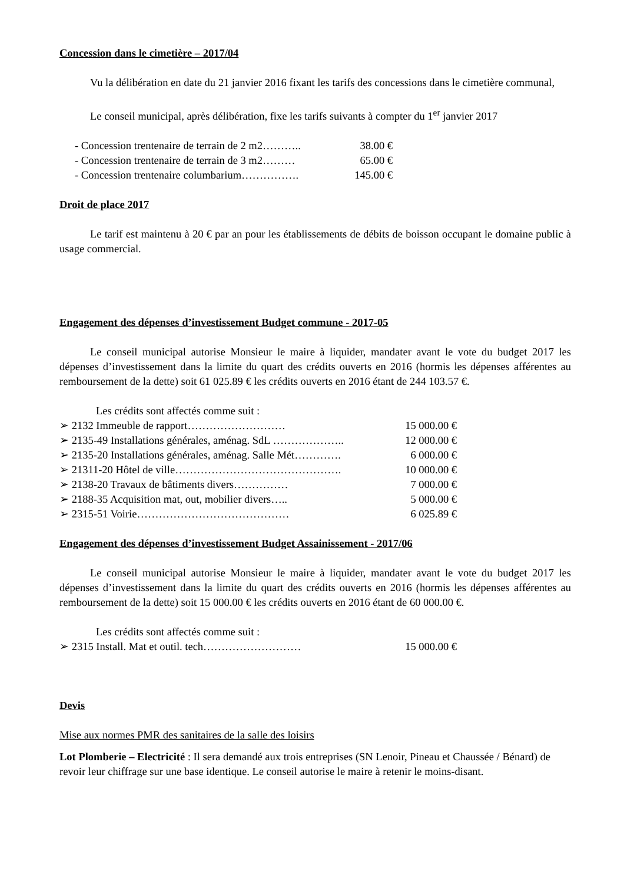Concession dans le cimetière – 2017/04
Vu la délibération en date du 21 janvier 2016 fixant les tarifs des concessions dans le cimetière communal,
Le conseil municipal, après délibération, fixe les tarifs suivants à compter du 1<sup>er</sup> janvier 2017
- Concession trentenaire de terrain de 2 m2……….. 38.00 €
- Concession trentenaire de terrain de 3 m2……… 65.00 €
- Concession trentenaire columbarium……………. 145.00 €
Droit de place 2017
Le tarif est maintenu à 20 € par an pour les établissements de débits de boisson occupant le domaine public à usage commercial.
Engagement des dépenses d’investissement Budget commune - 2017-05
Le conseil municipal autorise Monsieur le maire à liquider, mandater avant le vote du budget 2017 les dépenses d’investissement dans la limite du quart des crédits ouverts en 2016 (hormis les dépenses afférentes au remboursement de la dette) soit 61 025.89 € les crédits ouverts en 2016 étant de 244 103.57 €.
Les crédits sont affectés comme suit :
➢ 2132 Immeuble de rapport……………………… 15 000.00 €
➢ 2135-49 Installations générales, aménag. SdL ……………….. 12 000.00 €
➢ 2135-20 Installations générales, aménag. Salle Mét…………. 6 000.00 €
➢ 21311-20 Hôtel de ville………………………………………. 10 000.00 €
➢ 2138-20 Travaux de bâtiments divers…………… 7 000.00 €
➢ 2188-35 Acquisition mat, out, mobilier divers….. 5 000.00 €
➢ 2315-51 Voirie…………………………………… 6 025.89 €
Engagement des dépenses d’investissement Budget Assainissement - 2017/06
Le conseil municipal autorise Monsieur le maire à liquider, mandater avant le vote du budget 2017 les dépenses d’investissement dans la limite du quart des crédits ouverts en 2016 (hormis les dépenses afférentes au remboursement de la dette) soit 15 000.00 € les crédits ouverts en 2016 étant de 60 000.00 €.
Les crédits sont affectés comme suit :
➢ 2315 Install. Mat et outil. tech……………………… 15 000.00 €
Devis
Mise aux normes PMR des sanitaires de la salle des loisirs
Lot Plomberie – Electricité : Il sera demandé aux trois entreprises (SN Lenoir, Pineau et Chaussée / Bénard) de revoir leur chiffrage sur une base identique. Le conseil autorise le maire à retenir le moins-disant.